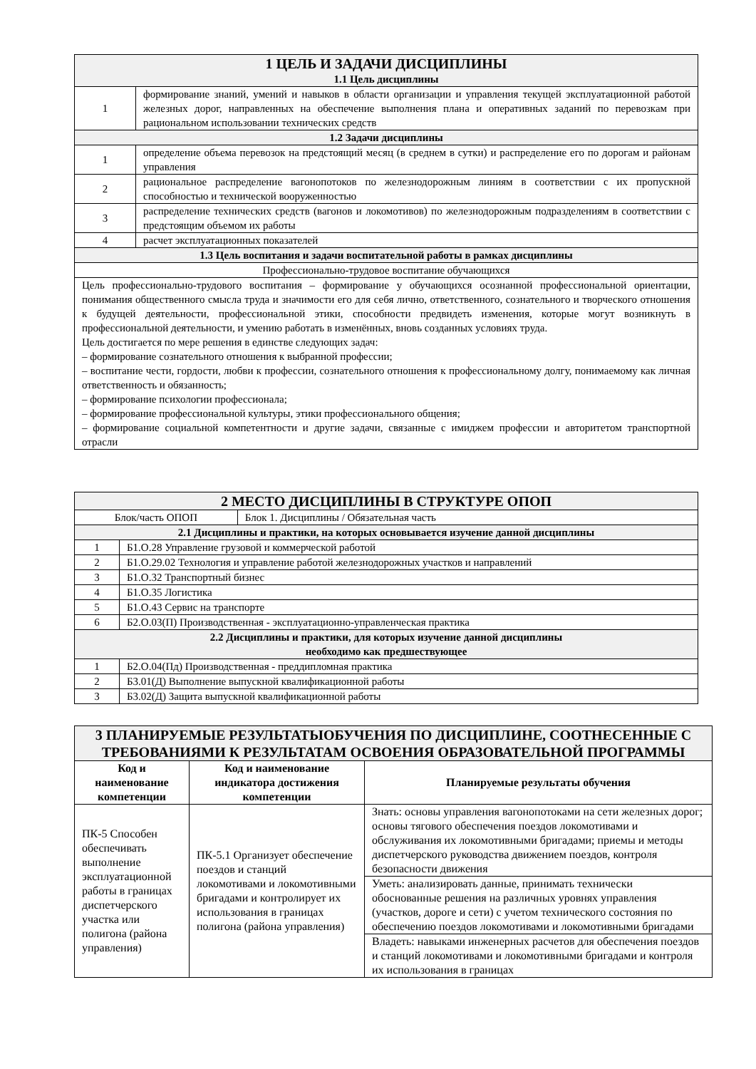| 1 ЦЕЛЬ И ЗАДАЧИ ДИСЦИПЛИНЫ 1.1 Цель дисциплины | |
| 1 | формирование знаний, умений и навыков в области организации и управления текущей эксплуатационной работой железных дорог, направленных на обеспечение выполнения плана и оперативных заданий по перевозкам при рациональном использовании технических средств |
| 1.2 Задачи дисциплины | |
| 1 | определение объема перевозок на предстоящий месяц (в среднем в сутки) и распределение его по дорогам и районам управления |
| 2 | рациональное распределение вагонопотоков по железнодорожным линиям в соответствии с их пропускной способностью и технической вооруженностью |
| 3 | распределение технических средств (вагонов и локомотивов) по железнодорожным подразделениям в соответствии с предстоящим объемом их работы |
| 4 | расчет эксплуатационных показателей |
| 1.3 Цель воспитания и задачи воспитательной работы в рамках дисциплины | |
| Профессионально-трудовое воспитание обучающихся | |
| Цель профессионально-трудового воспитания – формирование у обучающихся осознанной профессиональной ориентации, понимания общественного смысла труда и значимости его для себя лично, ответственного, сознательного и творческого отношения к будущей деятельности, профессиональной этики, способности предвидеть изменения, которые могут возникнуть в профессиональной деятельности, и умению работать в изменённых, вновь созданных условиях труда. Цель достигается по мере решения в единстве следующих задач: – формирование сознательного отношения к выбранной профессии; – воспитание чести, гордости, любви к профессии, сознательного отношения к профессиональному долгу, понимаемому как личная ответственность и обязанность; – формирование психологии профессионала; – формирование профессиональной культуры, этики профессионального общения; – формирование социальной компетентности и другие задачи, связанные с имиджем профессии и авторитетом транспортной отрасли | |
| 2 МЕСТО ДИСЦИПЛИНЫ В СТРУКТУРЕ ОПОП | | |
| Блок/часть ОПОП | | Блок 1. Дисциплины / Обязательная часть |
| 2.1 Дисциплины и практики, на которых основывается изучение данной дисциплины | | |
| 1 | Б1.О.28 Управление грузовой и коммерческой работой | |
| 2 | Б1.О.29.02 Технология и управление работой железнодорожных участков и направлений | |
| 3 | Б1.О.32 Транспортный бизнес | |
| 4 | Б1.О.35 Логистика | |
| 5 | Б1.О.43 Сервис на транспорте | |
| 6 | Б2.О.03(П) Производственная - эксплуатационно-управленческая практика | |
| 2.2 Дисциплины и практики, для которых изучение данной дисциплины необходимо как предшествующее | | |
| 1 | Б2.О.04(Пд) Производственная - преддипломная практика | |
| 2 | Б3.01(Д) Выполнение выпускной квалификационной работы | |
| 3 | Б3.02(Д) Защита выпускной квалификационной работы | |
| 3 ПЛАНИРУЕМЫЕ РЕЗУЛЬТАТЫОБУЧЕНИЯ ПО ДИСЦИПЛИНЕ, СООТНЕСЕННЫЕ С ТРЕБОВАНИЯМИ К РЕЗУЛЬТАТАМ ОСВОЕНИЯ ОБРАЗОВАТЕЛЬНОЙ ПРОГРАММЫ | | |
| Код и наименование компетенции | Код и наименование индикатора достижения компетенции | Планируемые результаты обучения |
| ПК-5 Способен обеспечивать выполнение эксплуатационной работы в границах диспетчерского участка или полигона (района управления) | ПК-5.1 Организует обеспечение поездов и станций локомотивами и локомотивными бригадами и контролирует их использования в границах полигона (района управления) | Знать: основы управления вагонопотоками на сети железных дорог; основы тягового обеспечения поездов локомотивами и обслуживания их локомотивными бригадами; приемы и методы диспетчерского руководства движением поездов, контроля безопасности движения |
| | | Уметь: анализировать данные, принимать технически обоснованные решения на различных уровнях управления (участков, дороге и сети) с учетом технического состояния по обеспечению поездов локомотивами и локомотивными бригадами |
| | | Владеть: навыками инженерных расчетов для обеспечения поездов и станций локомотивами и локомотивными бригадами и контроля их использования в границах |